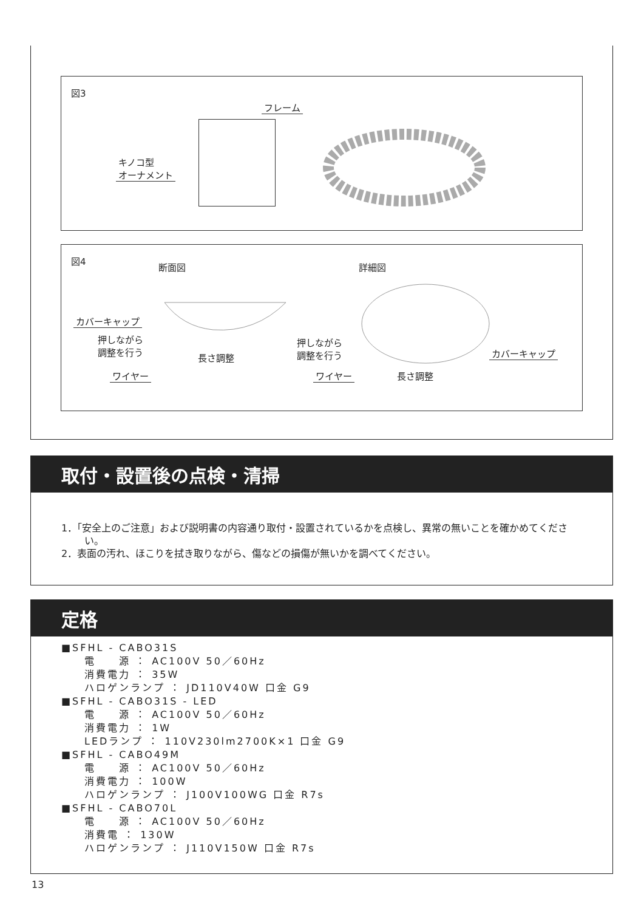図3
フレーム
キノコ型
オーナメント
図4
断面図 詳細図
カバーキャップ
押しながら
調整を行う
長さ調整
ワイヤー
押しながら
調整を行う
カバーキャップ
ワイヤー 長さ調整
取付・設置後の点検・清掃
1．「安全上のご注意」および説明書の内容通り取付・設置されているかを点検し、異常の無いことを確かめてください。
2．表面の汚れ、ほこりを拭き取りながら、傷などの損傷が無いかを調べてください。
定格
■SFHL - CABO31S
電　　源 ： AC100V 50／60Hz 消費電力 ： 35W ハロゲンランプ ： JD110V40W 口金 G9
■SFHL - CABO31S - LED
電　　源 ： AC100V 50／60Hz 消費電力 ： 1W LEDランプ ： 110V230lm2700K×1 口金 G9
■SFHL - CABO49M
電　　源 ： AC100V 50／60Hz 消費電力 ： 100W ハロゲンランプ ： J100V100WG 口金 R7s
■SFHL - CABO70L
電　　源 ： AC100V 50／60Hz 消費電 ： 130W ハロゲンランプ ： J110V150W 口金 R7s
13